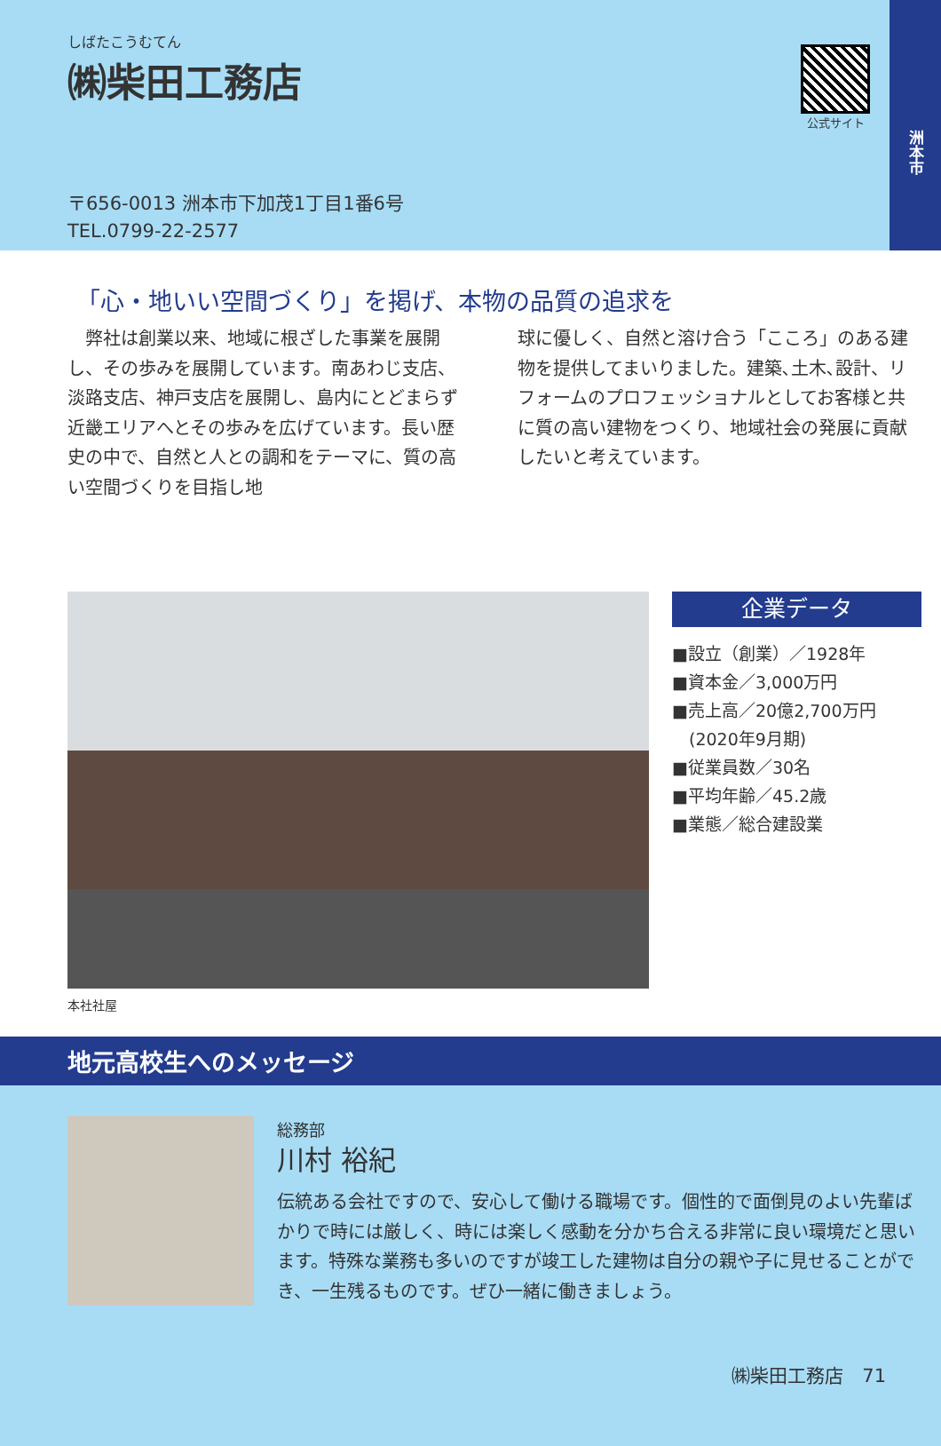洲本市
しばたこうむてん
㈱柴田工務店
公式サイト
〒656-0013 洲本市下加茂1丁目1番6号
TEL.0799-22-2577
「心・地いい空間づくり」を掲げ、本物の品質の追求を
　弊社は創業以来、地域に根ざした事業を展開し、その歩みを展開しています。南あわじ支店、淡路支店、神戸支店を展開し、島内にとどまらず近畿エリアへとその歩みを広げています。長い歴史の中で、自然と人との調和をテーマに、質の高い空間づくりを目指し地
球に優しく、自然と溶け合う「こころ」のある建物を提供してまいりました。建築､土木､設計、リフォームのプロフェッショナルとしてお客様と共に質の高い建物をつくり、地域社会の発展に貢献したいと考えています。
企業データ
■設立（創業）／1928年
■資本金／3,000万円
■売上高／20億2,700万円
　(2020年9月期)
■従業員数／30名
■平均年齢／45.2歳
■業態／総合建設業
本社社屋
地元高校生へのメッセージ
総務部
川村 裕紀
伝統ある会社ですので、安心して働ける職場です。個性的で面倒見のよい先輩ばかりで時には厳しく、時には楽しく感動を分かち合える非常に良い環境だと思います。特殊な業務も多いのですが竣工した建物は自分の親や子に見せることができ、一生残るものです。ぜひ一緒に働きましょう。
㈱柴田工務店　71